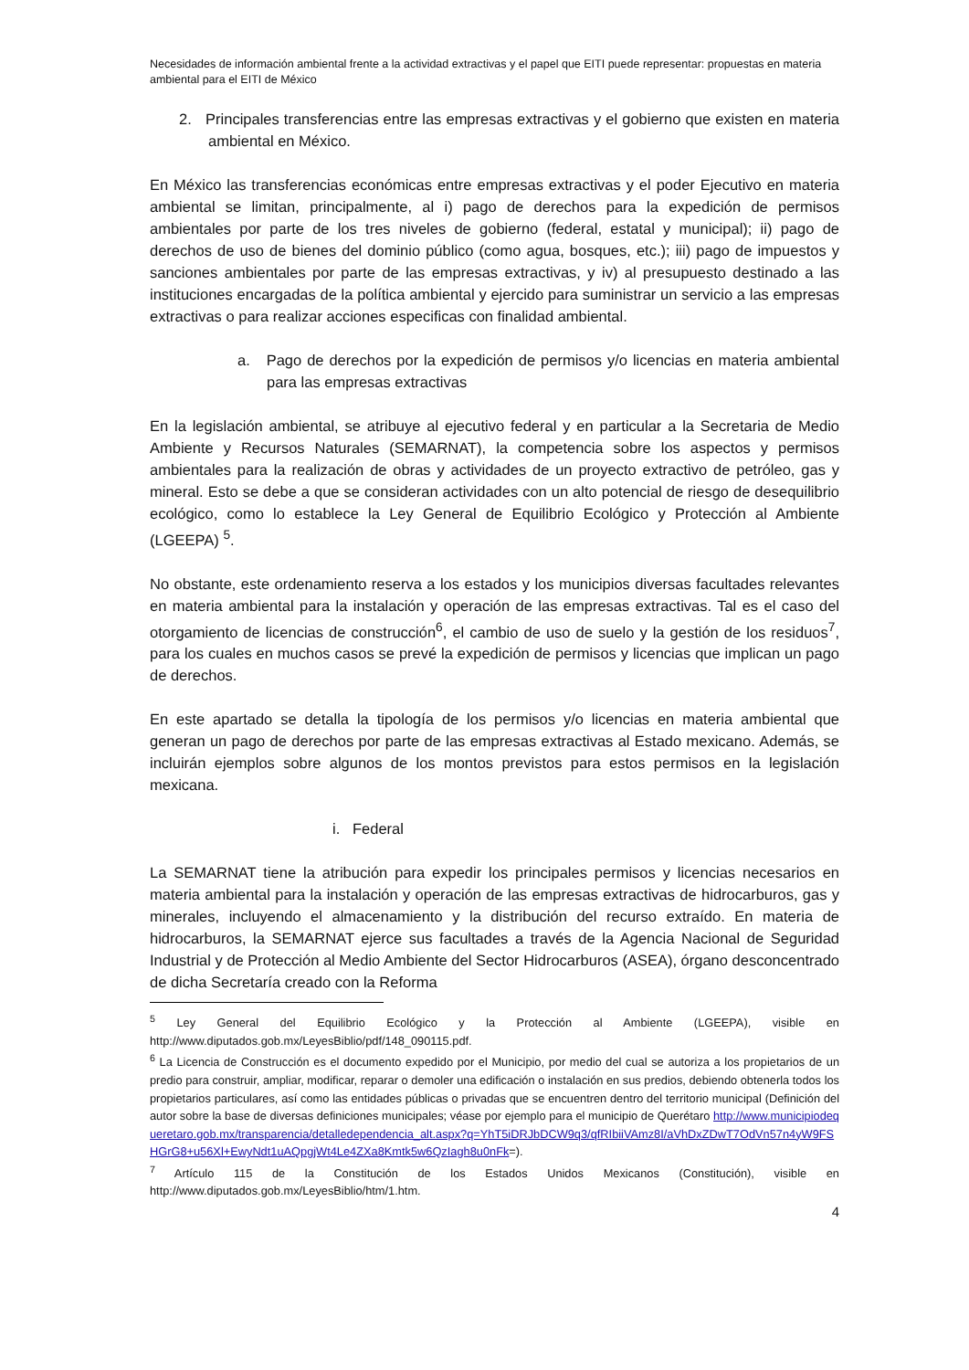Necesidades de información ambiental frente a la actividad extractivas y el papel que EITI puede representar: propuestas en materia ambiental para el EITI de México
2. Principales transferencias entre las empresas extractivas y el gobierno que existen en materia ambiental en México.
En México las transferencias económicas entre empresas extractivas y el poder Ejecutivo en materia ambiental se limitan, principalmente, al i) pago de derechos para la expedición de permisos ambientales por parte de los tres niveles de gobierno (federal, estatal y municipal); ii) pago de derechos de uso de bienes del dominio público (como agua, bosques, etc.); iii) pago de impuestos y sanciones ambientales por parte de las empresas extractivas, y iv) al presupuesto destinado a las instituciones encargadas de la política ambiental y ejercido para suministrar un servicio a las empresas extractivas o para realizar acciones especificas con finalidad ambiental.
a. Pago de derechos por la expedición de permisos y/o licencias en materia ambiental para las empresas extractivas
En la legislación ambiental, se atribuye al ejecutivo federal y en particular a la Secretaria de Medio Ambiente y Recursos Naturales (SEMARNAT), la competencia sobre los aspectos y permisos ambientales para la realización de obras y actividades de un proyecto extractivo de petróleo, gas y mineral. Esto se debe a que se consideran actividades con un alto potencial de riesgo de desequilibrio ecológico, como lo establece la Ley General de Equilibrio Ecológico y Protección al Ambiente (LGEEPA) <sup>5</sup>.
No obstante, este ordenamiento reserva a los estados y los municipios diversas facultades relevantes en materia ambiental para la instalación y operación de las empresas extractivas. Tal es el caso del otorgamiento de licencias de construcción<sup>6</sup>, el cambio de uso de suelo y la gestión de los residuos<sup>7</sup>, para los cuales en muchos casos se prevé la expedición de permisos y licencias que implican un pago de derechos.
En este apartado se detalla la tipología de los permisos y/o licencias en materia ambiental que generan un pago de derechos por parte de las empresas extractivas al Estado mexicano. Además, se incluirán ejemplos sobre algunos de los montos previstos para estos permisos en la legislación mexicana.
i. Federal
La SEMARNAT tiene la atribución para expedir los principales permisos y licencias necesarios en materia ambiental para la instalación y operación de las empresas extractivas de hidrocarburos, gas y minerales, incluyendo el almacenamiento y la distribución del recurso extraído. En materia de hidrocarburos, la SEMARNAT ejerce sus facultades a través de la Agencia Nacional de Seguridad Industrial y de Protección al Medio Ambiente del Sector Hidrocarburos (ASEA), órgano desconcentrado de dicha Secretaría creado con la Reforma
<sup>5</sup> Ley General del Equilibrio Ecológico y la Protección al Ambiente (LGEEPA), visible en http://www.diputados.gob.mx/LeyesBiblio/pdf/148_090115.pdf.
<sup>6</sup> La Licencia de Construcción es el documento expedido por el Municipio, por medio del cual se autoriza a los propietarios de un predio para construir, ampliar, modificar, reparar o demoler una edificación o instalación en sus predios, debiendo obtenerla todos los propietarios particulares, así como las entidades públicas o privadas que se encuentren dentro del territorio municipal (Definición del autor sobre la base de diversas definiciones municipales; véase por ejemplo para el municipio de Querétaro http://www.municipiodequeretaro.gob.mx/transparencia/detalledependencia_alt.aspx?q=YhT5iDRJbDCW9q3/qfRIbiiVAmz8I/aVhDxZDwT7OdVn57n4yW9FSHGrG8+u56Xl+EwyNdt1uAQpgjWt4Le4ZXa8Kmtk5w6QzIagh8u0nFk=).
<sup>7</sup> Artículo 115 de la Constitución de los Estados Unidos Mexicanos (Constitución), visible en http://www.diputados.gob.mx/LeyesBiblio/htm/1.htm.
4